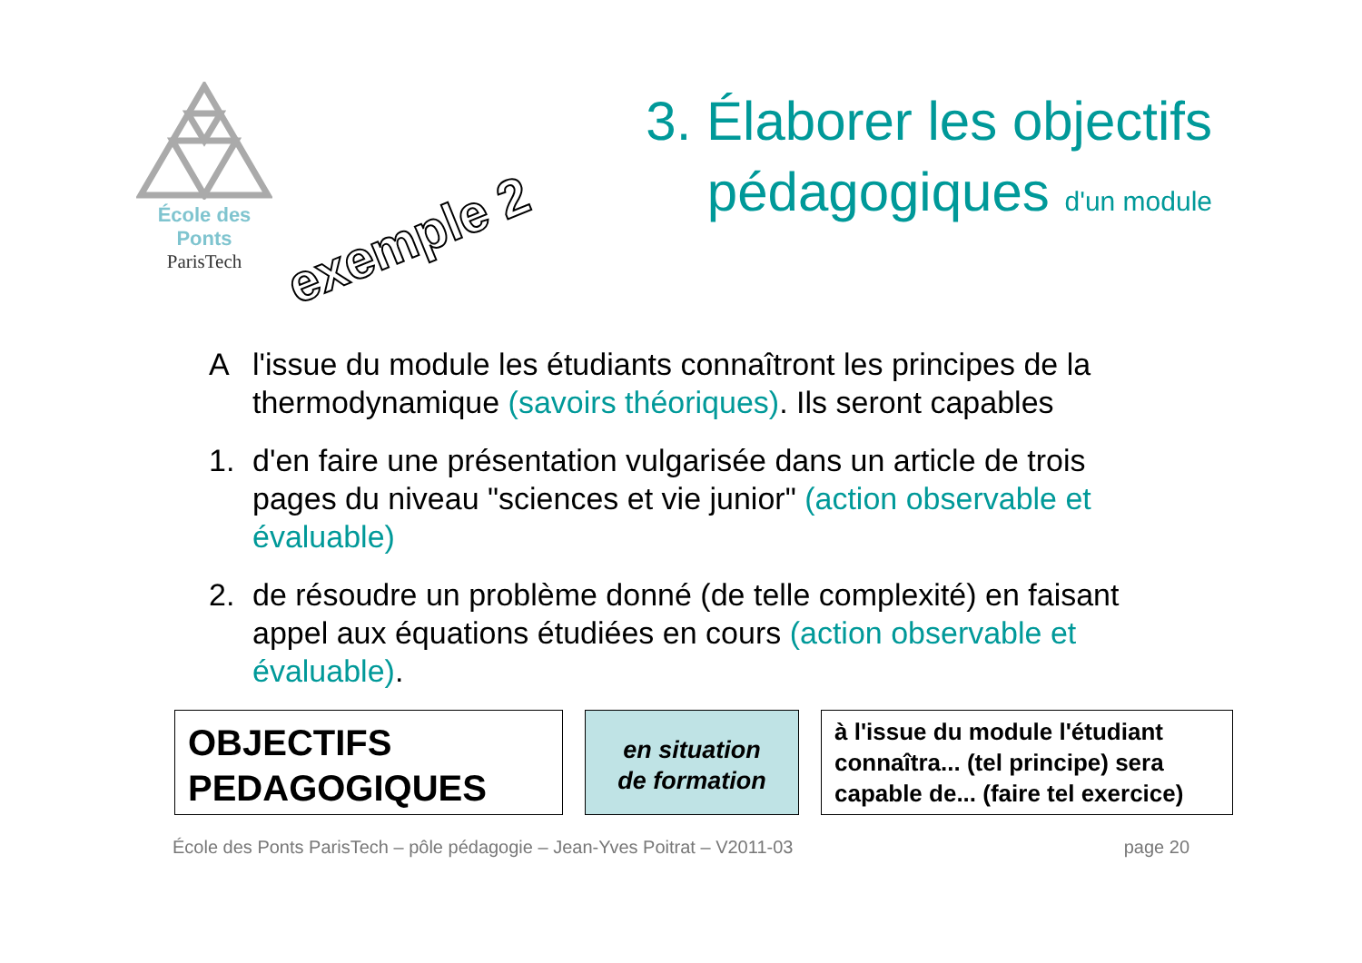École des Ponts
ParisTech
exemple 2
3. Élaborer les objectifs pédagogiques d'un module
Al'issue du module les étudiants connaîtront les principes de la thermodynamique (savoirs théoriques). Ils seront capables
1. d'en faire une présentation vulgarisée dans un article de trois pages du niveau "sciences et vie junior" (action observable et évaluable)
2. de résoudre un problème donné (de telle complexité) en faisant appel aux équations étudiées en cours (action observable et évaluable).
OBJECTIFS
PEDAGOGIQUES
en situation
de formation
à l'issue du module l'étudiant connaîtra... (tel principe) sera capable de... (faire tel exercice)
École des Ponts ParisTech – pôle pédagogie – Jean-Yves Poitrat – V2011-03 page 20